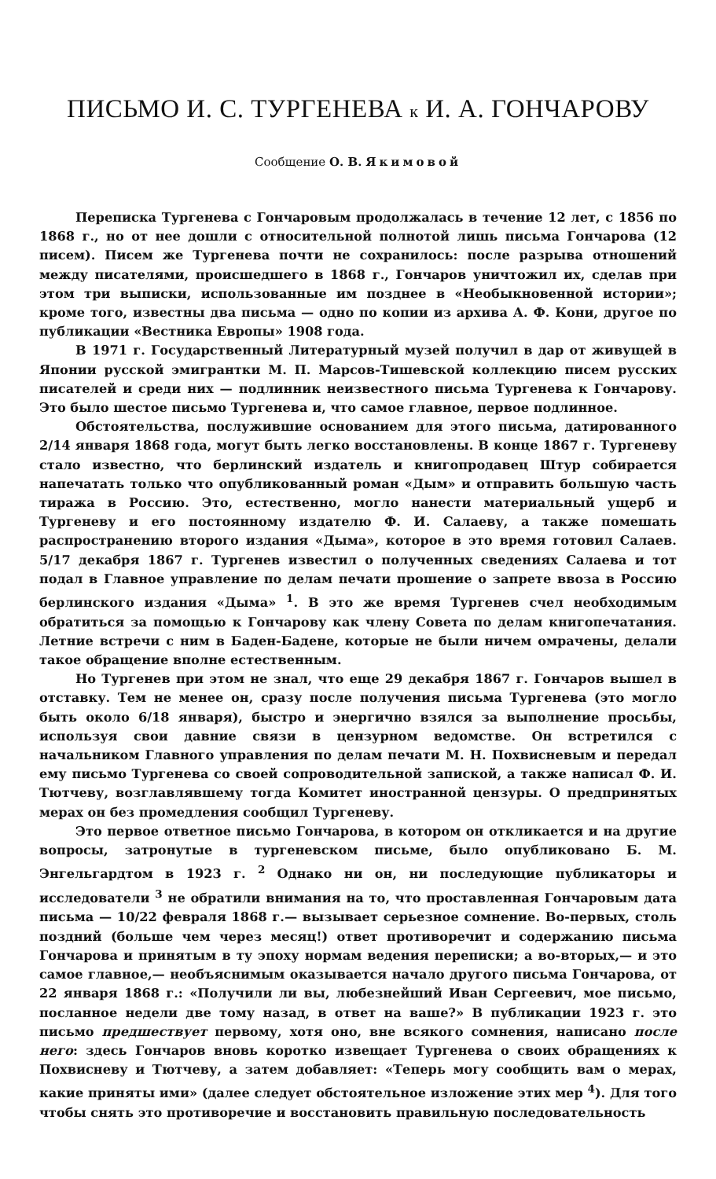ПИСЬМО И. С. ТУРГЕНЕВА к И. А. ГОНЧАРОВУ
Сообщение О. В. Якимовой
Переписка Тургенева с Гончаровым продолжалась в течение 12 лет, с 1856 по 1868 г., но от нее дошли с относительной полнотой лишь письма Гончарова (12 писем). Писем же Тургенева почти не сохранилось: после разрыва отношений между писателями, происшедшего в 1868 г., Гончаров уничтожил их, сделав при этом три выписки, использованные им позднее в «Необыкновенной истории»; кроме того, известны два письма — одно по копии из архива А. Ф. Кони, другое по публикации «Вестника Европы» 1908 года.
В 1971 г. Государственный Литературный музей получил в дар от живущей в Японии русской эмигрантки М. П. Марсов-Тишевской коллекцию писем русских писателей и среди них — подлинник неизвестного письма Тургенева к Гончарову. Это было шестое письмо Тургенева и, что самое главное, первое подлинное.
Обстоятельства, послужившие основанием для этого письма, датированного 2/14 января 1868 года, могут быть легко восстановлены. В конце 1867 г. Тургеневу стало известно, что берлинский издатель и книгопродавец Штур собирается напечатать только что опубликованный роман «Дым» и отправить большую часть тиража в Россию. Это, естественно, могло нанести материальный ущерб и Тургеневу и его постоянному издателю Ф. И. Салаеву, а также помешать распространению второго издания «Дыма», которое в это время готовил Салаев. 5/17 декабря 1867 г. Тургенев известил о полученных сведениях Салаева и тот подал в Главное управление по делам печати прошение о запрете ввоза в Россию берлинского издания «Дыма» <sup>1</sup>. В это же время Тургенев счел необходимым обратиться за помощью к Гончарову как члену Совета по делам книгопечатания. Летние встречи с ним в Баден-Бадене, которые не были ничем омрачены, делали такое обращение вполне естественным.
Но Тургенев при этом не знал, что еще 29 декабря 1867 г. Гончаров вышел в отставку. Тем не менее он, сразу после получения письма Тургенева (это могло быть около 6/18 января), быстро и энергично взялся за выполнение просьбы, используя свои давние связи в цензурном ведомстве. Он встретился с начальником Главного управления по делам печати М. Н. Похвисневым и передал ему письмо Тургенева со своей сопроводительной запиской, а также написал Ф. И. Тютчеву, возглавлявшему тогда Комитет иностранной цензуры. О предпринятых мерах он без промедления сообщил Тургеневу.
Это первое ответное письмо Гончарова, в котором он откликается и на другие вопросы, затронутые в тургеневском письме, было опубликовано Б. М. Энгельгардтом в 1923 г. <sup>2</sup> Однако ни он, ни последующие публикаторы и исследователи <sup>3</sup> не обратили внимания на то, что проставленная Гончаровым дата письма — 10/22 февраля 1868 г.— вызывает серьезное сомнение. Во-первых, столь поздний (больше чем через месяц!) ответ противоречит и содержанию письма Гончарова и принятым в ту эпоху нормам ведения переписки; а во-вторых,— и это самое главное,— необъяснимым оказывается начало другого письма Гончарова, от 22 января 1868 г.: «Получили ли вы, любезнейший Иван Сергеевич, мое письмо, посланное недели две тому назад, в ответ на ваше?» В публикации 1923 г. это письмо предшествует первому, хотя оно, вне всякого сомнения, написано после него: здесь Гончаров вновь коротко извещает Тургенева о своих обращениях к Похвисневу и Тютчеву, а затем добавляет: «Теперь могу сообщить вам о мерах, какие приняты ими» (далее следует обстоятельное изложение этих мер <sup>4</sup>). Для того чтобы снять это противоречие и восстановить правильную последовательность